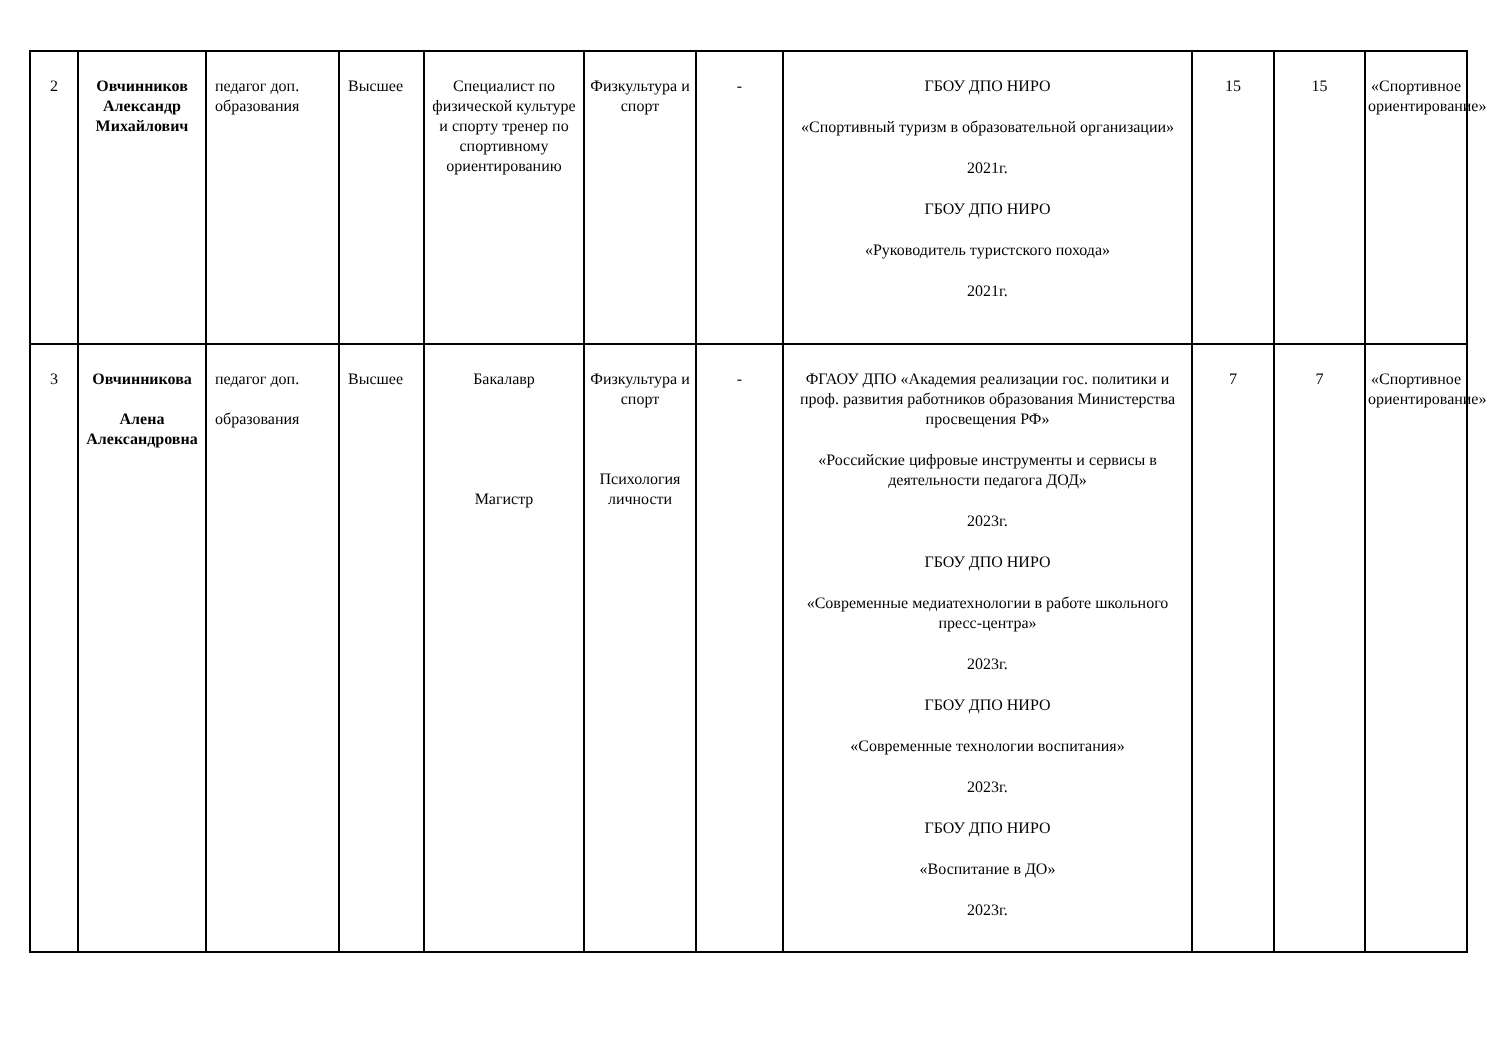| 2 | Овчинников Александр Михайлович | педагог доп. образования | Высшее | Специалист по физической культуре и спорту тренер по спортивному ориентированию | Физкультура и спорт | - | ГБОУ ДПО НИРО «Спортивный туризм в образовательной организации» 2021г. ГБОУ ДПО НИРО «Руководитель туристского похода» 2021г. | 15 | 15 | «Спортивное ориентирование» |
| 3 | Овчинникова Алена Александровна | педагог доп. образования | Высшее | Бакалавр Магистр | Физкультура и спорт Психология личности | - | ФГАОУ ДПО «Академия реализации гос. политики и проф. развития работников образования Министерства просвещения РФ» «Российские цифровые инструменты и сервисы в деятельности педагога ДОД» 2023г. ГБОУ ДПО НИРО «Современные медиатехнологии в работе школьного пресс-центра» 2023г. ГБОУ ДПО НИРО «Современные технологии воспитания» 2023г. ГБОУ ДПО НИРО «Воспитание в ДО» 2023г. | 7 | 7 | «Спортивное ориентирование» |